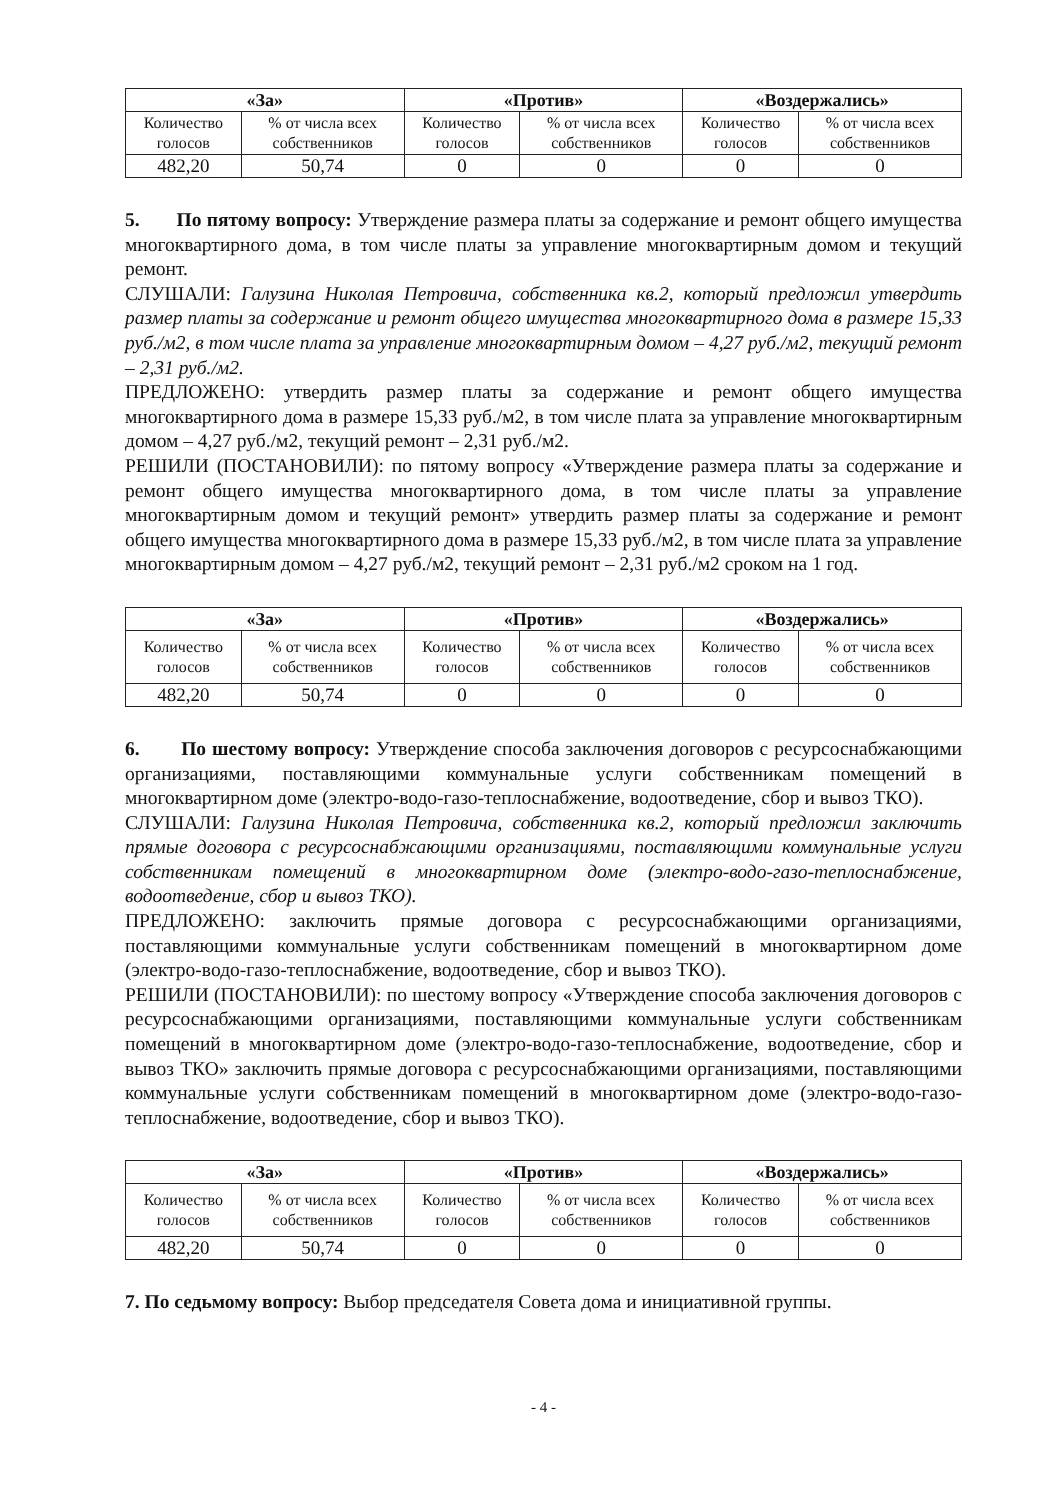| «За» | | «Против» | | «Воздержались» | |
| --- | --- | --- | --- | --- | --- |
| Количество голосов | % от числа всех собственников | Количество голосов | % от числа всех собственников | Количество голосов | % от числа всех собственников |
| 482,20 | 50,74 | 0 | 0 | 0 | 0 |
5. По пятому вопросу: Утверждение размера платы за содержание и ремонт общего имущества многоквартирного дома, в том числе платы за управление многоквартирным домом и текущий ремонт.
СЛУШАЛИ: Галузина Николая Петровича, собственника кв.2, который предложил утвердить размер платы за содержание и ремонт общего имущества многоквартирного дома в размере 15,33 руб./м2, в том числе плата за управление многоквартирным домом – 4,27 руб./м2, текущий ремонт – 2,31 руб./м2.
ПРЕДЛОЖЕНО: утвердить размер платы за содержание и ремонт общего имущества многоквартирного дома в размере 15,33 руб./м2, в том числе плата за управление многоквартирным домом – 4,27 руб./м2, текущий ремонт – 2,31 руб./м2.
РЕШИЛИ (ПОСТАНОВИЛИ): по пятому вопросу «Утверждение размера платы за содержание и ремонт общего имущества многоквартирного дома, в том числе платы за управление многоквартирным домом и текущий ремонт» утвердить размер платы за содержание и ремонт общего имущества многоквартирного дома в размере 15,33 руб./м2, в том числе плата за управление многоквартирным домом – 4,27 руб./м2, текущий ремонт – 2,31 руб./м2 сроком на 1 год.
| «За» | | «Против» | | «Воздержались» | |
| --- | --- | --- | --- | --- | --- |
| Количество голосов | % от числа всех собственников | Количество голосов | % от числа всех собственников | Количество голосов | % от числа всех собственников |
| 482,20 | 50,74 | 0 | 0 | 0 | 0 |
6. По шестому вопросу: Утверждение способа заключения договоров с ресурсоснабжающими организациями, поставляющими коммунальные услуги собственникам помещений в многоквартирном доме (электро-водо-газо-теплоснабжение, водоотведение, сбор и вывоз ТКО).
СЛУШАЛИ: Галузина Николая Петровича, собственника кв.2, который предложил заключить прямые договора с ресурсоснабжающими организациями, поставляющими коммунальные услуги собственникам помещений в многоквартирном доме (электро-водо-газо-теплоснабжение, водоотведение, сбор и вывоз ТКО).
ПРЕДЛОЖЕНО: заключить прямые договора с ресурсоснабжающими организациями, поставляющими коммунальные услуги собственникам помещений в многоквартирном доме (электро-водо-газо-теплоснабжение, водоотведение, сбор и вывоз ТКО).
РЕШИЛИ (ПОСТАНОВИЛИ): по шестому вопросу «Утверждение способа заключения договоров с ресурсоснабжающими организациями, поставляющими коммунальные услуги собственникам помещений в многоквартирном доме (электро-водо-газо-теплоснабжение, водоотведение, сбор и вывоз ТКО» заключить прямые договора с ресурсоснабжающими организациями, поставляющими коммунальные услуги собственникам помещений в многоквартирном доме (электро-водо-газо-теплоснабжение, водоотведение, сбор и вывоз ТКО).
| «За» | | «Против» | | «Воздержались» | |
| --- | --- | --- | --- | --- | --- |
| Количество голосов | % от числа всех собственников | Количество голосов | % от числа всех собственников | Количество голосов | % от числа всех собственников |
| 482,20 | 50,74 | 0 | 0 | 0 | 0 |
7. По седьмому вопросу: Выбор председателя Совета дома и инициативной группы.
- 4 -